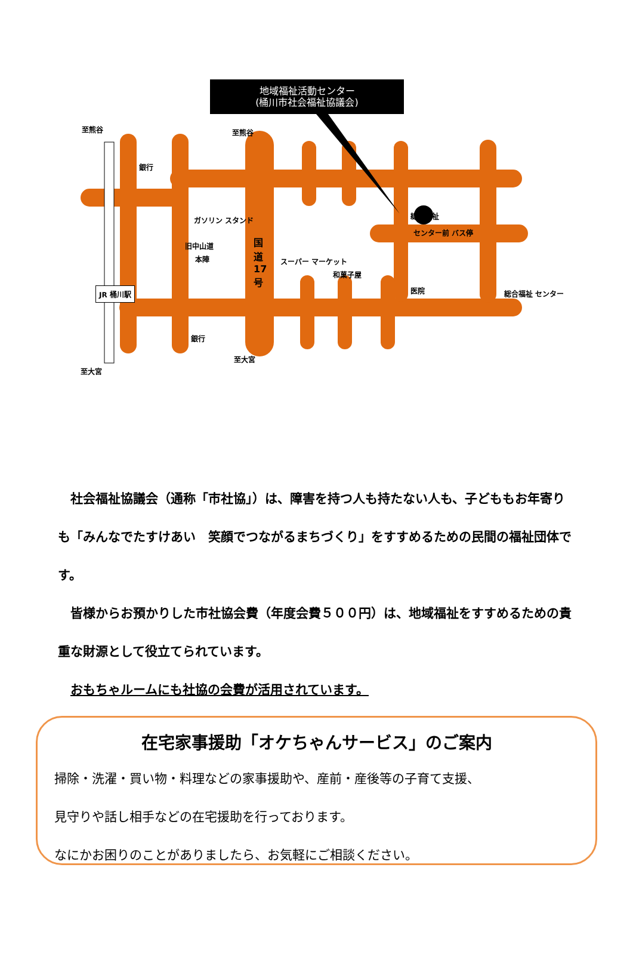地域福祉活動センター
(桶川市社会福祉協議会)
至熊谷 至熊谷
銀行
ガソリン スタンド
旧中山道
本陣
国道17号
スーパー マーケット
和菓子屋
総合福祉
センター前 バス停
総合福祉 センター
医院
JR 桶川駅
銀行
至大宮
至大宮
　社会福祉協議会（通称「市社協」）は、障害を持つ人も持たない人も、子どももお年寄りも「みんなでたすけあい　笑顔でつながるまちづくり」をすすめるための民間の福祉団体です。
　皆様からお預かりした市社協会費（年度会費５００円）は、地域福祉をすすめるための貴重な財源として役立てられています。
　おもちゃルームにも社協の会費が活用されています。
在宅家事援助「オケちゃんサービス」のご案内
掃除・洗濯・買い物・料理などの家事援助や、産前・産後等の子育て支援、
見守りや話し相手などの在宅援助を行っております。
なにかお困りのことがありましたら、お気軽にご相談ください。